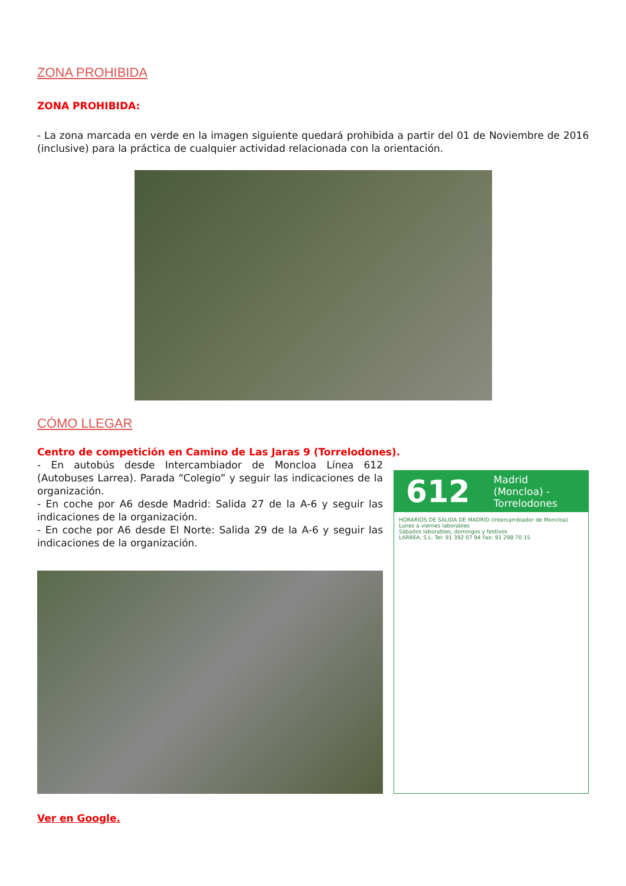ZONA PROHIBIDA
ZONA PROHIBIDA:
- La zona marcada en verde en la imagen siguiente quedará prohibida a partir del 01 de Noviembre de 2016 (inclusive) para la práctica de cualquier actividad relacionada con la orientación.
CÓMO LLEGAR
Centro de competición en Camino de Las Jaras 9 (Torrelodones).
- En autobús desde Intercambiador de Moncloa Línea 612 (Autobuses Larrea). Parada “Colegio” y seguir las indicaciones de la organización.
- En coche por A6 desde Madrid: Salida 27 de la A-6 y seguir las indicaciones de la organización.
- En coche por A6 desde El Norte: Salida 29 de la A-6 y seguir las indicaciones de la organización.
612 Madrid (Moncloa) - Torrelodones
HORARIOS DE SALIDA DE MADRID (Intercambiador de Moncloa)
Lunes a viernes laborables
Sábados laborables, domingos y festivos
LARREA, S.L. Tel: 91 392 07 94 Fax: 91 298 70 15
Ver en Google.